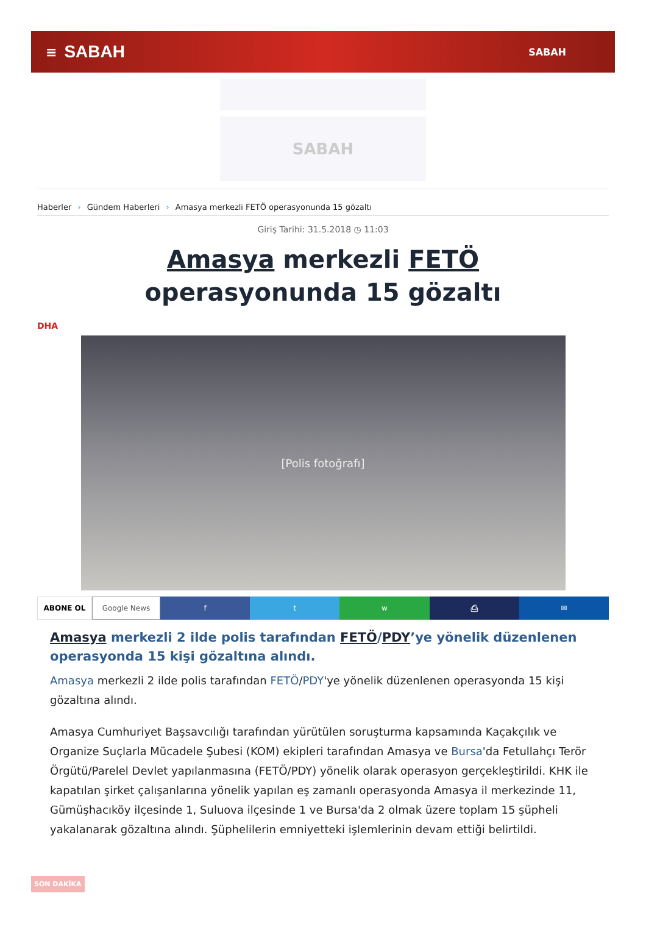≡ SABAH SABAH
SABAH
Haberler › Gündem Haberleri › Amasya merkezli FETÖ operasyonunda 15 gözaltı
Giriş Tarihi: 31.5.2018 ◷ 11:03
Amasya merkezli FETÖ operasyonunda 15 gözaltı
DHA
[Polis fotoğrafı]
ABONE OL Google News f t w ⎙ ✉
Amasya merkezli 2 ilde polis tarafından FETÖ/PDY’ye yönelik düzenlenen operasyonda 15 kişi gözaltına alındı.
Amasya merkezli 2 ilde polis tarafından FETÖ/PDY'ye yönelik düzenlenen operasyonda 15 kişi gözaltına alındı.
Amasya Cumhuriyet Başsavcılığı tarafından yürütülen soruşturma kapsamında Kaçakçılık ve Organize Suçlarla Mücadele Şubesi (KOM) ekipleri tarafından Amasya ve Bursa'da Fetullahçı Terör Örgütü/Parelel Devlet yapılanmasına (FETÖ/PDY) yönelik olarak operasyon gerçekleştirildi. KHK ile kapatılan şirket çalışanlarına yönelik yapılan eş zamanlı operasyonda Amasya il merkezinde 11, Gümüşhacıköy ilçesinde 1, Suluova ilçesinde 1 ve Bursa'da 2 olmak üzere toplam 15 şüpheli yakalanarak gözaltına alındı. Şüphelilerin emniyetteki işlemlerinin devam ettiği belirtildi.
SON DAKİKA